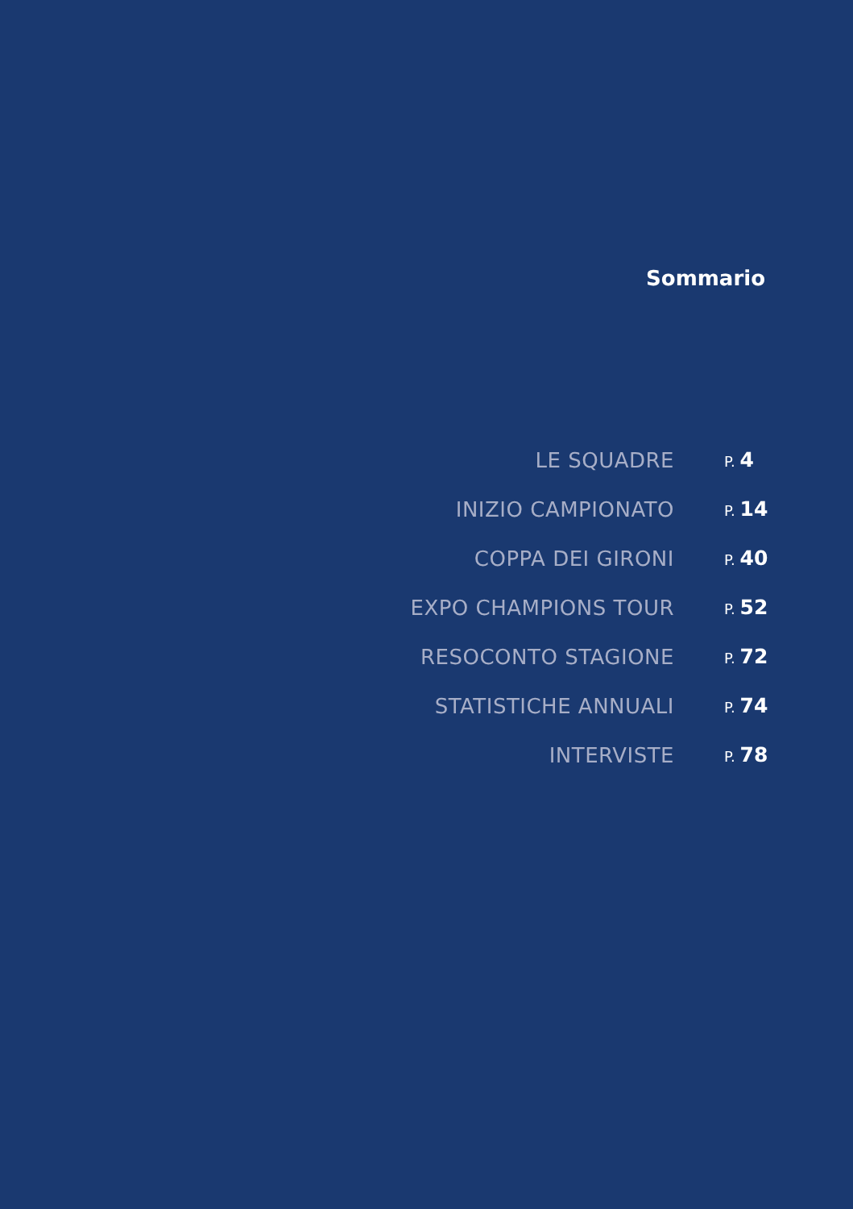Sommario
| LE SQUADRE | P. 4 |
| INIZIO CAMPIONATO | P. 14 |
| COPPA DEI GIRONI | P. 40 |
| EXPO CHAMPIONS TOUR | P. 52 |
| RESOCONTO STAGIONE | P. 72 |
| STATISTICHE ANNUALI | P. 74 |
| INTERVISTE | P. 78 |